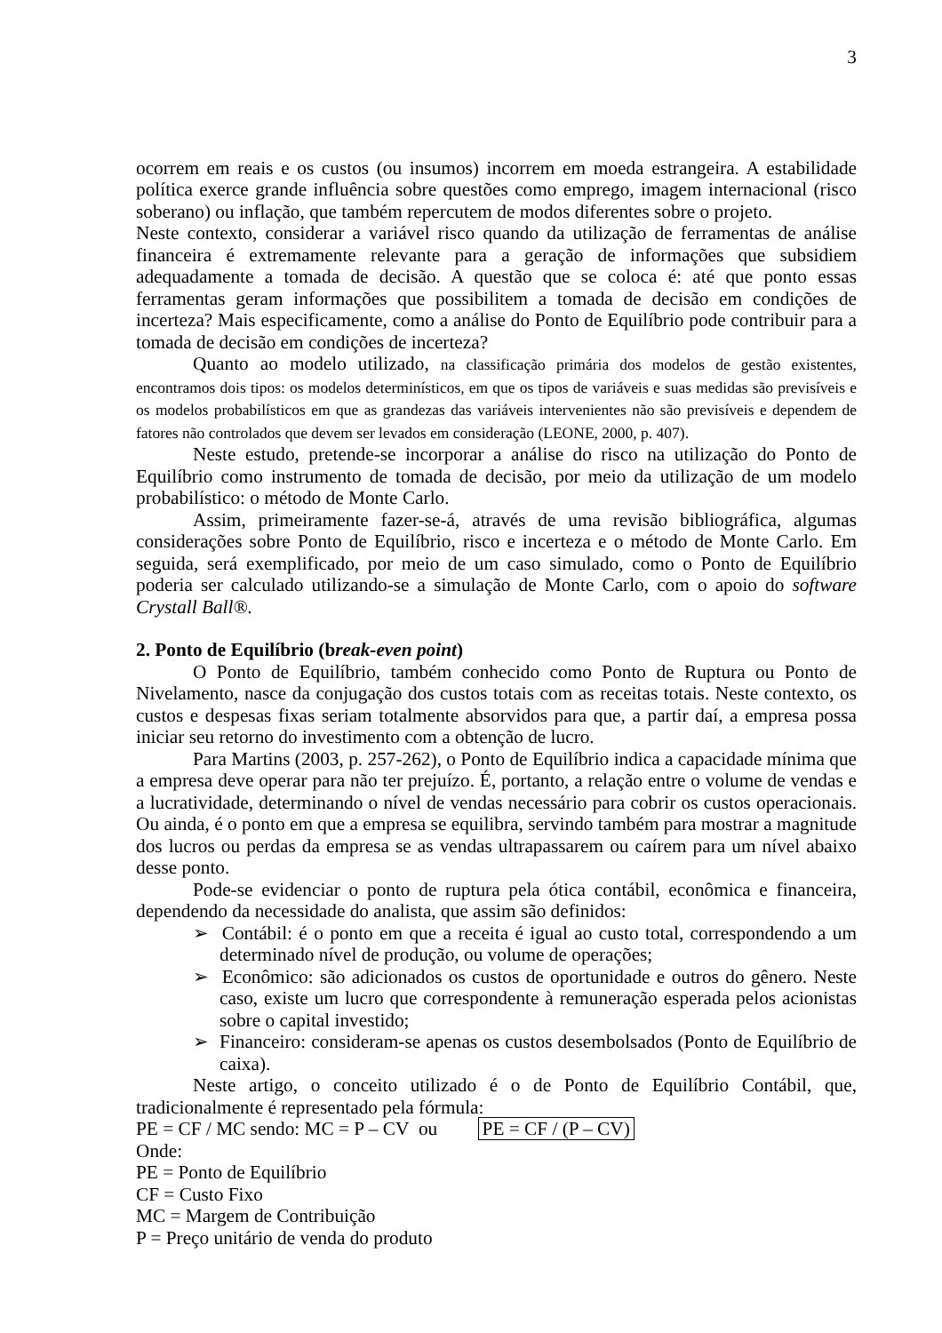3
ocorrem em reais e os custos (ou insumos) incorrem em moeda estrangeira. A estabilidade política exerce grande influência sobre questões como emprego, imagem internacional (risco soberano) ou inflação, que também repercutem de modos diferentes sobre o projeto.
Neste contexto, considerar a variável risco quando da utilização de ferramentas de análise financeira é extremamente relevante para a geração de informações que subsidiem adequadamente a tomada de decisão. A questão que se coloca é: até que ponto essas ferramentas geram informações que possibilitem a tomada de decisão em condições de incerteza? Mais especificamente, como a análise do Ponto de Equilíbrio pode contribuir para a tomada de decisão em condições de incerteza?
Quanto ao modelo utilizado, na classificação primária dos modelos de gestão existentes, encontramos dois tipos: os modelos determinísticos, em que os tipos de variáveis e suas medidas são previsíveis e os modelos probabilísticos em que as grandezas das variáveis intervenientes não são previsíveis e dependem de fatores não controlados que devem ser levados em consideração (LEONE, 2000, p. 407).
Neste estudo, pretende-se incorporar a análise do risco na utilização do Ponto de Equilíbrio como instrumento de tomada de decisão, por meio da utilização de um modelo probabilístico: o método de Monte Carlo.
Assim, primeiramente fazer-se-á, através de uma revisão bibliográfica, algumas considerações sobre Ponto de Equilíbrio, risco e incerteza e o método de Monte Carlo. Em seguida, será exemplificado, por meio de um caso simulado, como o Ponto de Equilíbrio poderia ser calculado utilizando-se a simulação de Monte Carlo, com o apoio do software Crystall Ball®.
2. Ponto de Equilíbrio (break-even point)
O Ponto de Equilíbrio, também conhecido como Ponto de Ruptura ou Ponto de Nivelamento, nasce da conjugação dos custos totais com as receitas totais. Neste contexto, os custos e despesas fixas seriam totalmente absorvidos para que, a partir daí, a empresa possa iniciar seu retorno do investimento com a obtenção de lucro.
Para Martins (2003, p. 257-262), o Ponto de Equilíbrio indica a capacidade mínima que a empresa deve operar para não ter prejuízo. É, portanto, a relação entre o volume de vendas e a lucratividade, determinando o nível de vendas necessário para cobrir os custos operacionais. Ou ainda, é o ponto em que a empresa se equilibra, servindo também para mostrar a magnitude dos lucros ou perdas da empresa se as vendas ultrapassarem ou caírem para um nível abaixo desse ponto.
Pode-se evidenciar o ponto de ruptura pela ótica contábil, econômica e financeira, dependendo da necessidade do analista, que assim são definidos:
➢ Contábil: é o ponto em que a receita é igual ao custo total, correspondendo a um determinado nível de produção, ou volume de operações;
➢ Econômico: são adicionados os custos de oportunidade e outros do gênero. Neste caso, existe um lucro que correspondente à remuneração esperada pelos acionistas sobre o capital investido;
➢ Financeiro: consideram-se apenas os custos desembolsados (Ponto de Equilíbrio de caixa).
Neste artigo, o conceito utilizado é o de Ponto de Equilíbrio Contábil, que, tradicionalmente é representado pela fórmula:
PE = CF / MC sendo: MC = P – CV ou PE = CF / (P – CV)
Onde:
PE = Ponto de Equilíbrio
CF = Custo Fixo
MC = Margem de Contribuição
P = Preço unitário de venda do produto